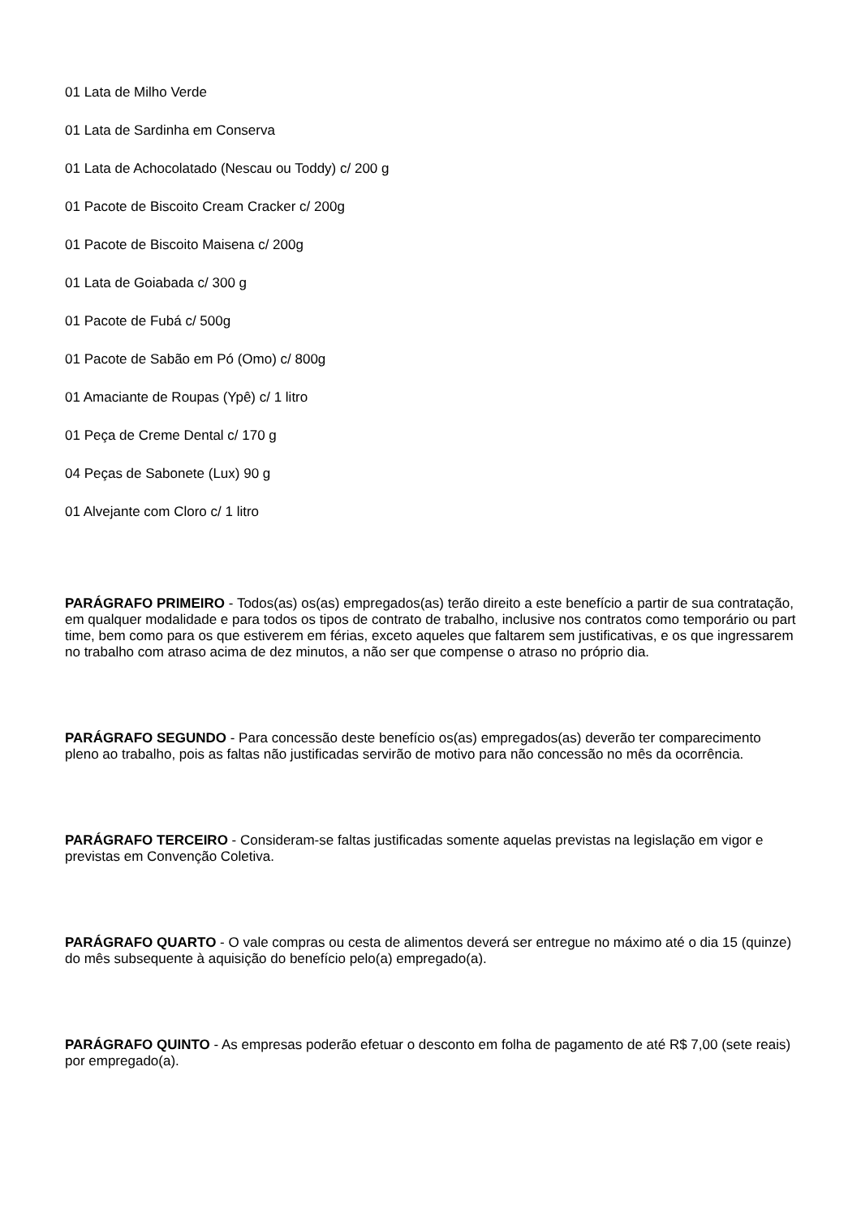01 Lata de Milho Verde
01 Lata de Sardinha em Conserva
01 Lata de Achocolatado (Nescau ou Toddy) c/ 200 g
01 Pacote de Biscoito Cream Cracker c/ 200g
01 Pacote de Biscoito Maisena c/ 200g
01 Lata de Goiabada c/ 300 g
01 Pacote de Fubá c/ 500g
01 Pacote de Sabão em Pó (Omo) c/ 800g
01 Amaciante de Roupas (Ypê) c/ 1 litro
01 Peça de Creme Dental c/ 170 g
04 Peças de Sabonete (Lux) 90 g
01 Alvejante com Cloro c/ 1 litro
PARÁGRAFO PRIMEIRO - Todos(as) os(as) empregados(as) terão direito a este benefício a partir de sua contratação, em qualquer modalidade e para todos os tipos de contrato de trabalho, inclusive nos contratos como temporário ou part time, bem como para os que estiverem em férias, exceto aqueles que faltarem sem justificativas, e os que ingressarem no trabalho com atraso acima de dez minutos, a não ser que compense o atraso no próprio dia.
PARÁGRAFO SEGUNDO - Para concessão deste benefício os(as) empregados(as) deverão ter comparecimento pleno ao trabalho, pois as faltas não justificadas servirão de motivo para não concessão no mês da ocorrência.
PARÁGRAFO TERCEIRO - Consideram-se faltas justificadas somente aquelas previstas na legislação em vigor e previstas em Convenção Coletiva.
PARÁGRAFO QUARTO - O vale compras ou cesta de alimentos deverá ser entregue no máximo até o dia 15 (quinze) do mês subsequente à aquisição do benefício pelo(a) empregado(a).
PARÁGRAFO QUINTO - As empresas poderão efetuar o desconto em folha de pagamento de até R$ 7,00 (sete reais) por empregado(a).